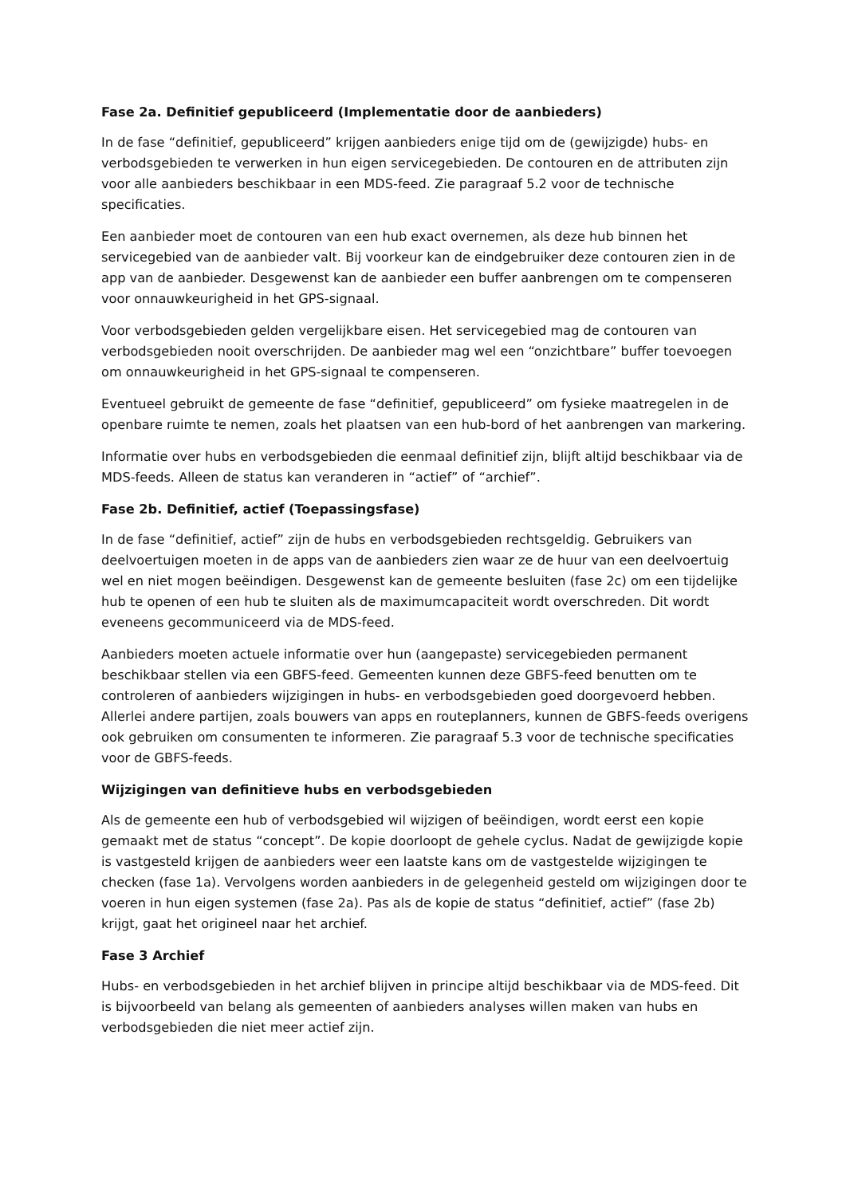Fase 2a. Definitief gepubliceerd (Implementatie door de aanbieders)
In de fase “definitief, gepubliceerd” krijgen aanbieders enige tijd om de (gewijzigde) hubs- en verbodsgebieden te verwerken in hun eigen servicegebieden. De contouren en de attributen zijn voor alle aanbieders beschikbaar in een MDS-feed. Zie paragraaf 5.2 voor de technische specificaties.
Een aanbieder moet de contouren van een hub exact overnemen, als deze hub binnen het servicegebied van de aanbieder valt. Bij voorkeur kan de eindgebruiker deze contouren zien in de app van de aanbieder. Desgewenst kan de aanbieder een buffer aanbrengen om te compenseren voor onnauwkeurigheid in het GPS-signaal.
Voor verbodsgebieden gelden vergelijkbare eisen. Het servicegebied mag de contouren van verbodsgebieden nooit overschrijden. De aanbieder mag wel een “onzichtbare” buffer toevoegen om onnauwkeurigheid in het GPS-signaal te compenseren.
Eventueel gebruikt de gemeente de fase “definitief, gepubliceerd” om fysieke maatregelen in de openbare ruimte te nemen, zoals het plaatsen van een hub-bord of het aanbrengen van markering.
Informatie over hubs en verbodsgebieden die eenmaal definitief zijn, blijft altijd beschikbaar via de MDS-feeds. Alleen de status kan veranderen in “actief” of “archief”.
Fase 2b. Definitief, actief (Toepassingsfase)
In de fase “definitief, actief” zijn de hubs en verbodsgebieden rechtsgeldig. Gebruikers van deelvoertuigen moeten in de apps van de aanbieders zien waar ze de huur van een deelvoertuig wel en niet mogen beëindigen. Desgewenst kan de gemeente besluiten (fase 2c) om een tijdelijke hub te openen of een hub te sluiten als de maximumcapaciteit wordt overschreden. Dit wordt eveneens gecommuniceerd via de MDS-feed.
Aanbieders moeten actuele informatie over hun (aangepaste) servicegebieden permanent beschikbaar stellen via een GBFS-feed. Gemeenten kunnen deze GBFS-feed benutten om te controleren of aanbieders wijzigingen in hubs- en verbodsgebieden goed doorgevoerd hebben. Allerlei andere partijen, zoals bouwers van apps en routeplanners, kunnen de GBFS-feeds overigens ook gebruiken om consumenten te informeren. Zie paragraaf 5.3 voor de technische specificaties voor de GBFS-feeds.
Wijzigingen van definitieve hubs en verbodsgebieden
Als de gemeente een hub of verbodsgebied wil wijzigen of beëindigen, wordt eerst een kopie gemaakt met de status “concept”. De kopie doorloopt de gehele cyclus. Nadat de gewijzigde kopie is vastgesteld krijgen de aanbieders weer een laatste kans om de vastgestelde wijzigingen te checken (fase 1a). Vervolgens worden aanbieders in de gelegenheid gesteld om wijzigingen door te voeren in hun eigen systemen (fase 2a). Pas als de kopie de status “definitief, actief” (fase 2b) krijgt, gaat het origineel naar het archief.
Fase 3 Archief
Hubs- en verbodsgebieden in het archief blijven in principe altijd beschikbaar via de MDS-feed. Dit is bijvoorbeeld van belang als gemeenten of aanbieders analyses willen maken van hubs en verbodsgebieden die niet meer actief zijn.